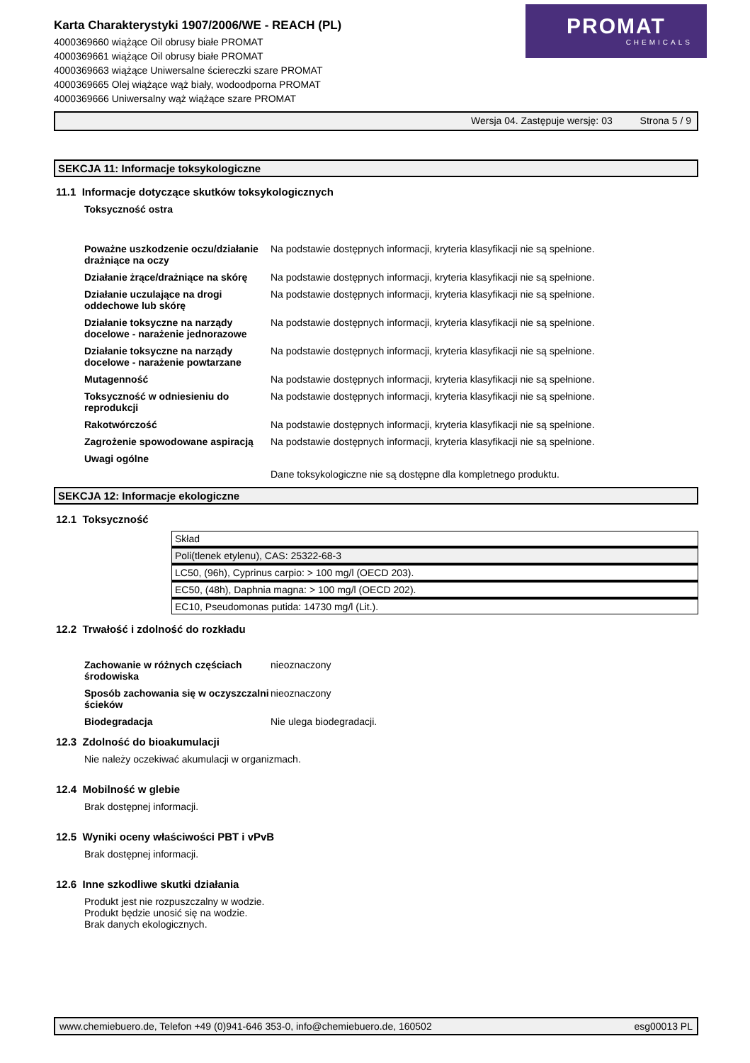Karta Charakterystyki 1907/2006/WE - REACH (PL)
4000369660 wiążące Oil obrusy białe PROMAT
4000369661 wiążące Oil obrusy białe PROMAT
4000369663 wiążące Uniwersalne ściereczki szare PROMAT
4000369665 Olej wiążące wąż biały, wodoodporna PROMAT
4000369666 Uniwersalny wąż wiążące szare PROMAT
PROMAT
CHEMICALS
Wersja 04. Zastępuje wersję: 03 Strona 5 / 9
SEKCJA 11: Informacje toksykologiczne
11.1 Informacje dotyczące skutków toksykologicznych
Toksyczność ostra
Poważne uszkodzenie oczu/działanie drażniące na oczy
Na podstawie dostępnych informacji, kryteria klasyfikacji nie są spełnione.
Działanie żrące/drażniące na skórę
Na podstawie dostępnych informacji, kryteria klasyfikacji nie są spełnione.
Działanie uczulające na drogi oddechowe lub skórę
Na podstawie dostępnych informacji, kryteria klasyfikacji nie są spełnione.
Działanie toksyczne na narządy docelowe - narażenie jednorazowe
Na podstawie dostępnych informacji, kryteria klasyfikacji nie są spełnione.
Działanie toksyczne na narządy docelowe - narażenie powtarzane
Na podstawie dostępnych informacji, kryteria klasyfikacji nie są spełnione.
Mutagenność Na podstawie dostępnych informacji, kryteria klasyfikacji nie są spełnione.
Toksyczność w odniesieniu do reprodukcji
Na podstawie dostępnych informacji, kryteria klasyfikacji nie są spełnione.
Rakotwórczość Na podstawie dostępnych informacji, kryteria klasyfikacji nie są spełnione.
Zagrożenie spowodowane aspiracją
Na podstawie dostępnych informacji, kryteria klasyfikacji nie są spełnione.
Uwagi ogólne
Dane toksykologiczne nie są dostępne dla kompletnego produktu.
SEKCJA 12: Informacje ekologiczne
12.1 Toksyczność
| Skład |
| Poli(tlenek etylenu), CAS: 25322-68-3 |
| LC50, (96h), Cyprinus carpio: > 100 mg/l (OECD 203). |
| EC50, (48h), Daphnia magna: > 100 mg/l (OECD 202). |
| EC10, Pseudomonas putida: 14730 mg/l (Lit.). |
12.2 Trwałość i zdolność do rozkładu
Zachowanie w różnych częściach środowiska
nieoznaczony
Sposób zachowania się w oczyszczalni ścieków
nieoznaczony
Biodegradacja Nie ulega biodegradacji.
12.3 Zdolność do bioakumulacji
Nie należy oczekiwać akumulacji w organizmach.
12.4 Mobilność w glebie
Brak dostępnej informacji.
12.5 Wyniki oceny właściwości PBT i vPvB
Brak dostępnej informacji.
12.6 Inne szkodliwe skutki działania
Produkt jest nie rozpuszczalny w wodzie.
Produkt będzie unosić się na wodzie.
Brak danych ekologicznych.
www.chemiebuero.de, Telefon +49 (0)941-646 353-0, info@chemiebuero.de, 160502 esg00013 PL